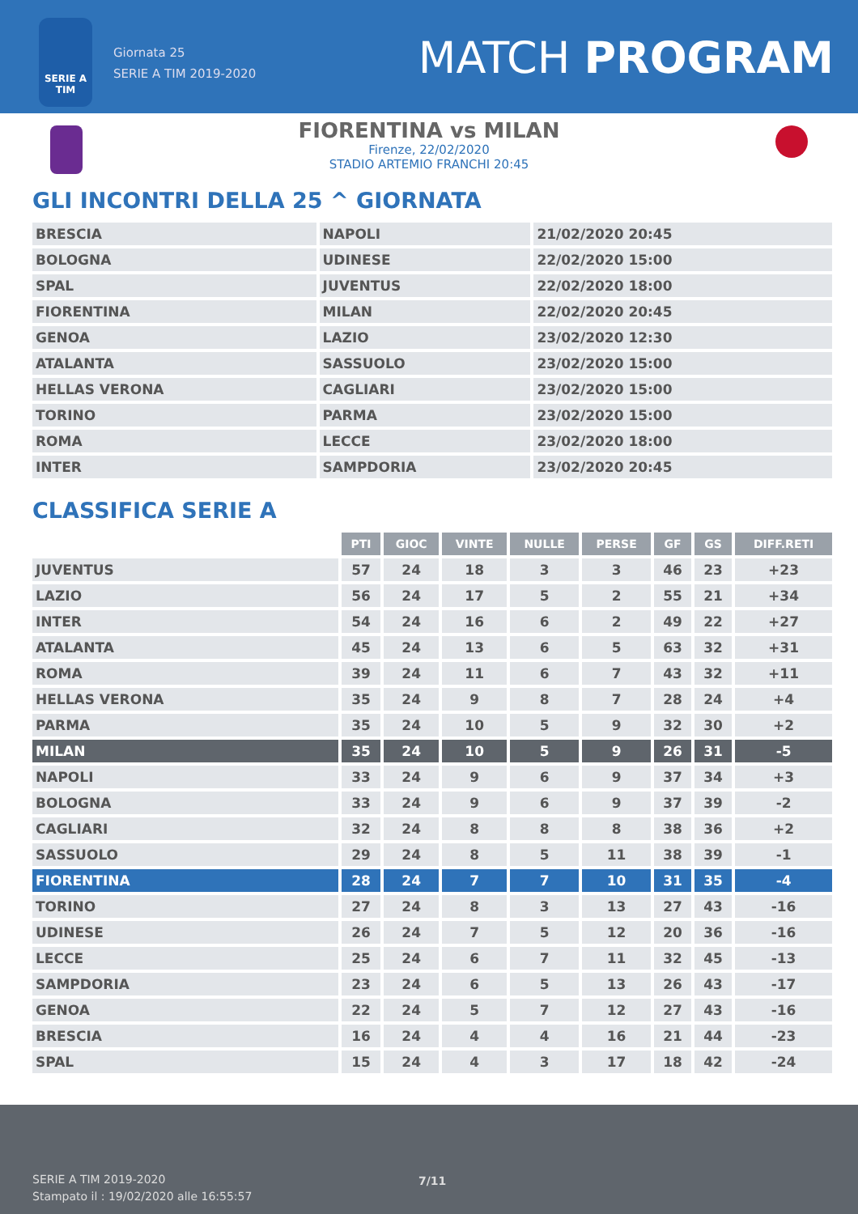SERIE A
TIM
Giornata 25
SERIE A TIM 2019-2020
MATCH PROGRAM
FIORENTINA vs MILAN
Firenze, 22/02/2020
STADIO ARTEMIO FRANCHI 20:45
GLI INCONTRI DELLA 25 ^ GIORNATA
| BRESCIA | NAPOLI | 21/02/2020 20:45 |
| BOLOGNA | UDINESE | 22/02/2020 15:00 |
| SPAL | JUVENTUS | 22/02/2020 18:00 |
| FIORENTINA | MILAN | 22/02/2020 20:45 |
| GENOA | LAZIO | 23/02/2020 12:30 |
| ATALANTA | SASSUOLO | 23/02/2020 15:00 |
| HELLAS VERONA | CAGLIARI | 23/02/2020 15:00 |
| TORINO | PARMA | 23/02/2020 15:00 |
| ROMA | LECCE | 23/02/2020 18:00 |
| INTER | SAMPDORIA | 23/02/2020 20:45 |
CLASSIFICA SERIE A
| | PTI | GIOC | VINTE | NULLE | PERSE | GF | GS | DIFF.RETI |
| JUVENTUS | 57 | 24 | 18 | 3 | 3 | 46 | 23 | +23 |
| LAZIO | 56 | 24 | 17 | 5 | 2 | 55 | 21 | +34 |
| INTER | 54 | 24 | 16 | 6 | 2 | 49 | 22 | +27 |
| ATALANTA | 45 | 24 | 13 | 6 | 5 | 63 | 32 | +31 |
| ROMA | 39 | 24 | 11 | 6 | 7 | 43 | 32 | +11 |
| HELLAS VERONA | 35 | 24 | 9 | 8 | 7 | 28 | 24 | +4 |
| PARMA | 35 | 24 | 10 | 5 | 9 | 32 | 30 | +2 |
| MILAN | 35 | 24 | 10 | 5 | 9 | 26 | 31 | -5 |
| NAPOLI | 33 | 24 | 9 | 6 | 9 | 37 | 34 | +3 |
| BOLOGNA | 33 | 24 | 9 | 6 | 9 | 37 | 39 | -2 |
| CAGLIARI | 32 | 24 | 8 | 8 | 8 | 38 | 36 | +2 |
| SASSUOLO | 29 | 24 | 8 | 5 | 11 | 38 | 39 | -1 |
| FIORENTINA | 28 | 24 | 7 | 7 | 10 | 31 | 35 | -4 |
| TORINO | 27 | 24 | 8 | 3 | 13 | 27 | 43 | -16 |
| UDINESE | 26 | 24 | 7 | 5 | 12 | 20 | 36 | -16 |
| LECCE | 25 | 24 | 6 | 7 | 11 | 32 | 45 | -13 |
| SAMPDORIA | 23 | 24 | 6 | 5 | 13 | 26 | 43 | -17 |
| GENOA | 22 | 24 | 5 | 7 | 12 | 27 | 43 | -16 |
| BRESCIA | 16 | 24 | 4 | 4 | 16 | 21 | 44 | -23 |
| SPAL | 15 | 24 | 4 | 3 | 17 | 18 | 42 | -24 |
SERIE A TIM 2019-2020
Stampato il : 19/02/2020 alle 16:55:57
7/11